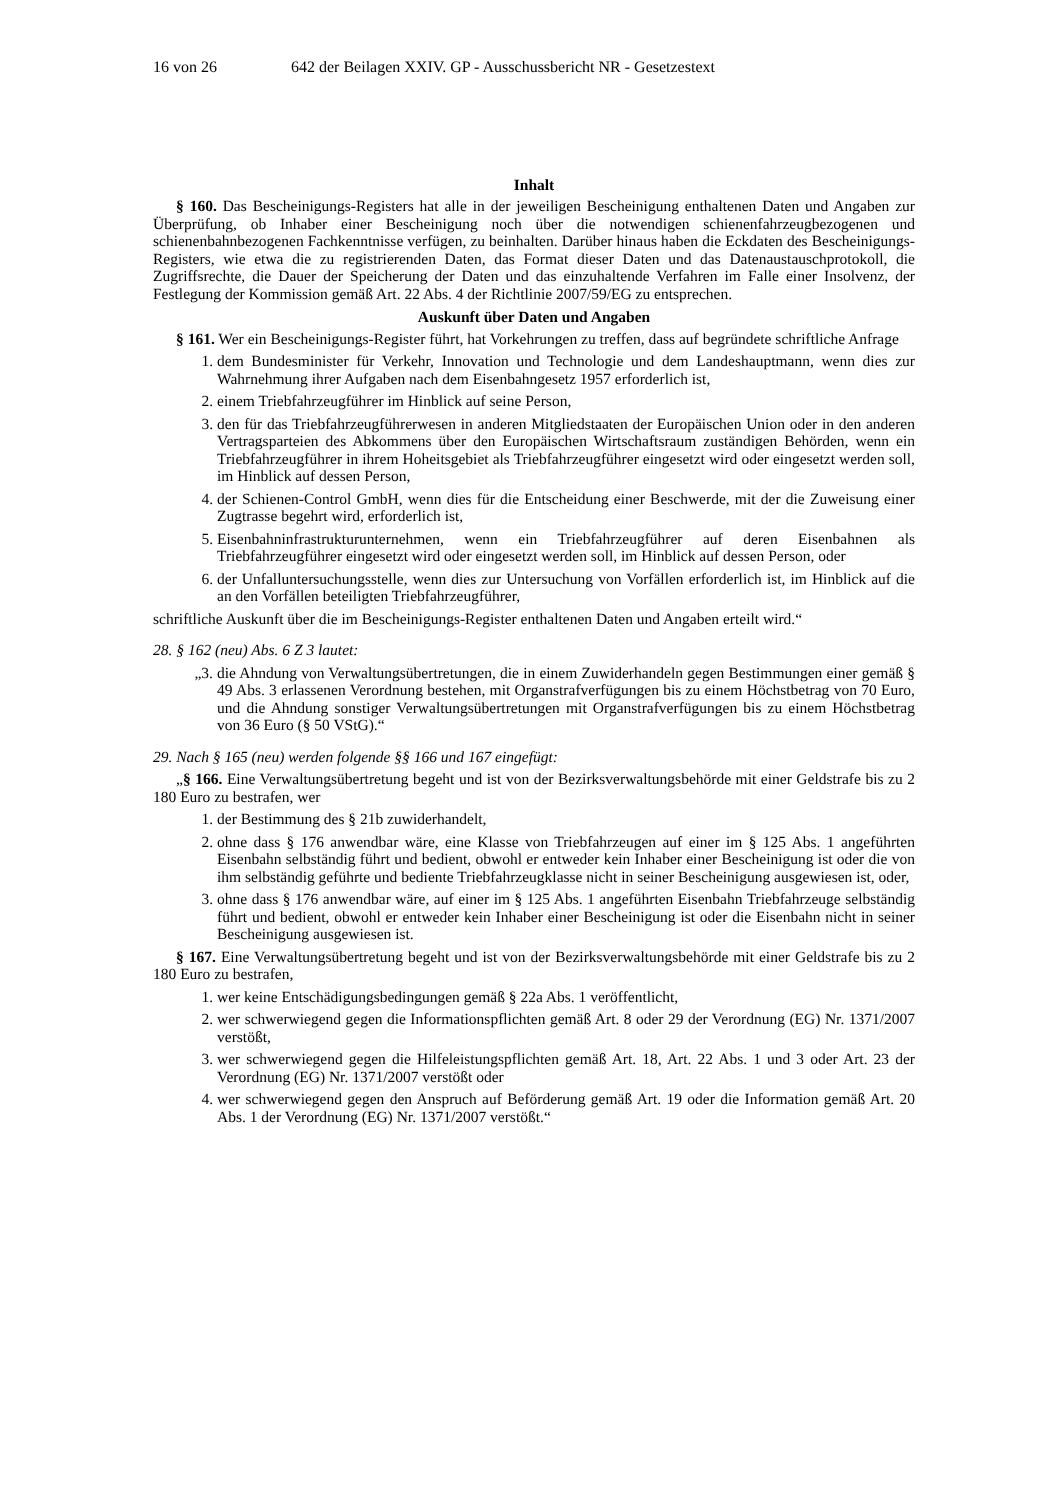16 von 26 642 der Beilagen XXIV. GP - Ausschussbericht NR - Gesetzestext
Inhalt
§ 160. Das Bescheinigungs-Registers hat alle in der jeweiligen Bescheinigung enthaltenen Daten und Angaben zur Überprüfung, ob Inhaber einer Bescheinigung noch über die notwendigen schienenfahrzeugbezogenen und schienenbahnbezogenen Fachkenntnisse verfügen, zu beinhalten. Darüber hinaus haben die Eckdaten des Bescheinigungs-Registers, wie etwa die zu registrierenden Daten, das Format dieser Daten und das Datenaustauschprotokoll, die Zugriffsrechte, die Dauer der Speicherung der Daten und das einzuhaltende Verfahren im Falle einer Insolvenz, der Festlegung der Kommission gemäß Art. 22 Abs. 4 der Richtlinie 2007/59/EG zu entsprechen.
Auskunft über Daten und Angaben
§ 161. Wer ein Bescheinigungs-Register führt, hat Vorkehrungen zu treffen, dass auf begründete schriftliche Anfrage
1. dem Bundesminister für Verkehr, Innovation und Technologie und dem Landeshauptmann, wenn dies zur Wahrnehmung ihrer Aufgaben nach dem Eisenbahngesetz 1957 erforderlich ist,
2. einem Triebfahrzeugführer im Hinblick auf seine Person,
3. den für das Triebfahrzeugführerwesen in anderen Mitgliedstaaten der Europäischen Union oder in den anderen Vertragsparteien des Abkommens über den Europäischen Wirtschaftsraum zuständigen Behörden, wenn ein Triebfahrzeugführer in ihrem Hoheitsgebiet als Triebfahrzeugführer eingesetzt wird oder eingesetzt werden soll, im Hinblick auf dessen Person,
4. der Schienen-Control GmbH, wenn dies für die Entscheidung einer Beschwerde, mit der die Zuweisung einer Zugtrasse begehrt wird, erforderlich ist,
5. Eisenbahninfrastrukturunternehmen, wenn ein Triebfahrzeugführer auf deren Eisenbahnen als Triebfahrzeugführer eingesetzt wird oder eingesetzt werden soll, im Hinblick auf dessen Person, oder
6. der Unfalluntersuchungsstelle, wenn dies zur Untersuchung von Vorfällen erforderlich ist, im Hinblick auf die an den Vorfällen beteiligten Triebfahrzeugführer,
schriftliche Auskunft über die im Bescheinigungs-Register enthaltenen Daten und Angaben erteilt wird.“
28. § 162 (neu) Abs. 6 Z 3 lautet:
„3. die Ahndung von Verwaltungsübertretungen, die in einem Zuwiderhandeln gegen Bestimmungen einer gemäß § 49 Abs. 3 erlassenen Verordnung bestehen, mit Organstrafverfügungen bis zu einem Höchstbetrag von 70 Euro, und die Ahndung sonstiger Verwaltungsübertretungen mit Organstrafverfügungen bis zu einem Höchstbetrag von 36 Euro (§ 50 VStG).“
29. Nach § 165 (neu) werden folgende §§ 166 und 167 eingefügt:
„§ 166. Eine Verwaltungsübertretung begeht und ist von der Bezirksverwaltungsbehörde mit einer Geldstrafe bis zu 2 180 Euro zu bestrafen, wer
1. der Bestimmung des § 21b zuwiderhandelt,
2. ohne dass § 176 anwendbar wäre, eine Klasse von Triebfahrzeugen auf einer im § 125 Abs. 1 angeführten Eisenbahn selbständig führt und bedient, obwohl er entweder kein Inhaber einer Bescheinigung ist oder die von ihm selbständig geführte und bediente Triebfahrzeugklasse nicht in seiner Bescheinigung ausgewiesen ist, oder,
3. ohne dass § 176 anwendbar wäre, auf einer im § 125 Abs. 1 angeführten Eisenbahn Triebfahrzeuge selbständig führt und bedient, obwohl er entweder kein Inhaber einer Bescheinigung ist oder die Eisenbahn nicht in seiner Bescheinigung ausgewiesen ist.
§ 167. Eine Verwaltungsübertretung begeht und ist von der Bezirksverwaltungsbehörde mit einer Geldstrafe bis zu 2 180 Euro zu bestrafen,
1. wer keine Entschädigungsbedingungen gemäß § 22a Abs. 1 veröffentlicht,
2. wer schwerwiegend gegen die Informationspflichten gemäß Art. 8 oder 29 der Verordnung (EG) Nr. 1371/2007 verstößt,
3. wer schwerwiegend gegen die Hilfeleistungspflichten gemäß Art. 18, Art. 22 Abs. 1 und 3 oder Art. 23 der Verordnung (EG) Nr. 1371/2007 verstößt oder
4. wer schwerwiegend gegen den Anspruch auf Beförderung gemäß Art. 19 oder die Information gemäß Art. 20 Abs. 1 der Verordnung (EG) Nr. 1371/2007 verstößt.“